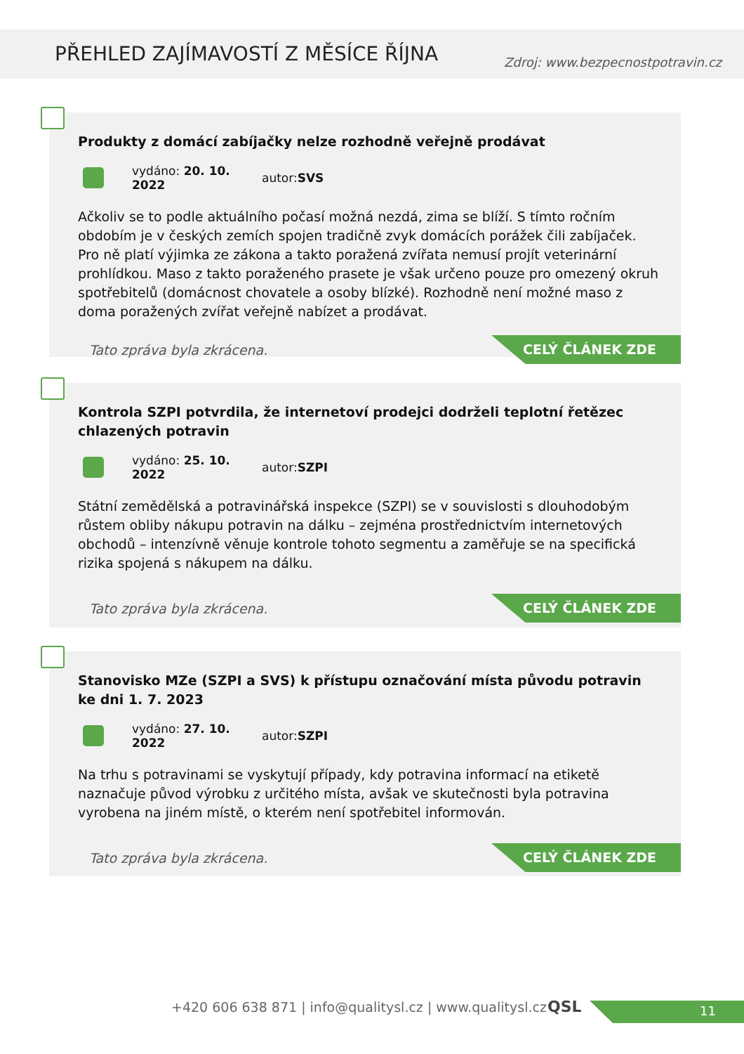PŘEHLED ZAJÍMAVOSTÍ Z MĚSÍCE ŘÍJNA
Zdroj: www.bezpecnostpotravin.cz
Produkty z domácí zabíjačky nelze rozhodně veřejně prodávat
vydáno: 20. 10. 2022 autor: SVS
Ačkoliv se to podle aktuálního počasí možná nezdá, zima se blíží. S tímto ročním obdobím je v českých zemích spojen tradičně zvyk domácích porážek čili zabíjaček. Pro ně platí výjimka ze zákona a takto poražená zvířata nemusí projít veterinární prohlídkou. Maso z takto poraženého prasete je však určeno pouze pro omezený okruh spotřebitelů (domácnost chovatele a osoby blízké). Rozhodně není možné maso z doma poražených zvířat veřejně nabízet a prodávat.
Tato zpráva byla zkrácena.
CELÝ ČLÁNEK ZDE
Kontrola SZPI potvrdila, že internetoví prodejci dodrželi teplotní řetězec chlazených potravin
vydáno: 25. 10. 2022 autor: SZPI
Státní zemědělská a potravinářská inspekce (SZPI) se v souvislosti s dlouhodobým růstem obliby nákupu potravin na dálku – zejména prostřednictvím internetových obchodů – intenzívně věnuje kontrole tohoto segmentu a zaměřuje se na specifická rizika spojená s nákupem na dálku.
Tato zpráva byla zkrácena.
CELÝ ČLÁNEK ZDE
Stanovisko MZe (SZPI a SVS) k přístupu označování místa původu potravin ke dni 1. 7. 2023
vydáno: 27. 10. 2022 autor: SZPI
Na trhu s potravinami se vyskytují případy, kdy potravina informací na etiketě naznačuje původ výrobku z určitého místa, avšak ve skutečnosti byla potravina vyrobena na jiném místě, o kterém není spotřebitel informován.
Tato zpráva byla zkrácena.
CELÝ ČLÁNEK ZDE
+420 606 638 871 | info@qualitysl.cz | www.qualitysl.cz
11
QSL